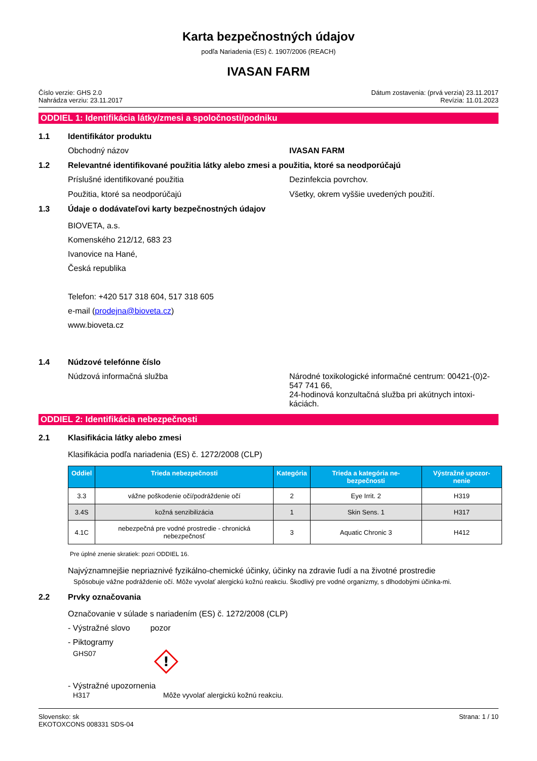Karta bezpečnostných údajov
podľa Nariadenia (ES) č. 1907/2006 (REACH)
IVASAN FARM
Číslo verzie: GHS 2.0
Nahrádza verziu: 23.11.2017
Dátum zostavenia: (prvá verzia) 23.11.2017
Revízia: 11.01.2023
ODDIEL 1: Identifikácia látky/zmesi a spoločnosti/podniku
1.1 Identifikátor produktu
Obchodný názov IVASAN FARM
1.2 Relevantné identifikované použitia látky alebo zmesi a použitia, ktoré sa neodporúčajú
Príslušné identifikované použitia Dezinfekcia povrchov.
Použitia, ktoré sa neodporúčajú Všetky, okrem vyššie uvedených použití.
1.3 Údaje o dodávateľovi karty bezpečnostných údajov
BIOVETA, a.s.
Komenského 212/12, 683 23
Ivanovice na Hané,
Česká republika
Telefon: +420 517 318 604, 517 318 605
e-mail (prodejna@bioveta.cz)
www.bioveta.cz
1.4 Núdzové telefónne číslo
Núdzová informačná služba Národné toxikologické informačné centrum: 00421-(0)2-547 741 66,
24-hodinová konzultačná služba pri akútnych intoxi-káciách.
ODDIEL 2: Identifikácia nebezpečnosti
2.1 Klasifikácia látky alebo zmesi
Klasifikácia podľa nariadenia (ES) č. 1272/2008 (CLP)
| Oddiel | Trieda nebezpečnosti | Kategória | Trieda a kategória ne-bezpečnosti | Výstražné upozor-nenie |
| --- | --- | --- | --- | --- |
| 3.3 | vážne poškodenie očí/podráždenie očí | 2 | Eye Irrit. 2 | H319 |
| 3.4S | kožná senzibilizácia | 1 | Skin Sens. 1 | H317 |
| 4.1C | nebezpečná pre vodné prostredie - chronická nebezpečnosť | 3 | Aquatic Chronic 3 | H412 |
Pre úplné znenie skratiek: pozri ODDIEL 16.
Najvýznamnejšie nepriaznivé fyzikálno-chemické účinky, účinky na zdravie ľudí a na životné prostredie
Spôsobuje vážne podráždenie očí. Môže vyvolať alergickú kožnú reakciu. Škodlivý pre vodné organizmy, s dlhodobými účinka-mi.
2.2 Prvky označovania
Označovanie v súlade s nariadením (ES) č. 1272/2008 (CLP)
- Výstražné slovo pozor
- Piktogramy
GHS07
!
- Výstražné upozornenia
H317 Môže vyvolať alergickú kožnú reakciu.
Slovensko: sk
EKOTOXCONS 008331 SDS-04
Strana: 1 / 10